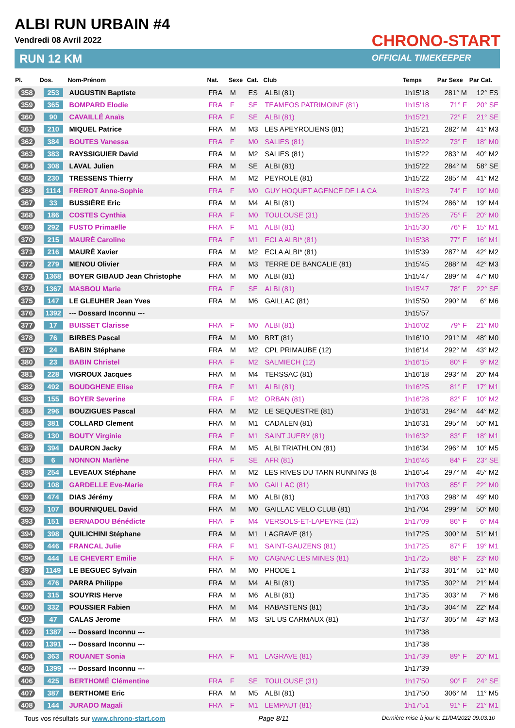ALBI RUN URBAIN #4
Vendredi 08 Avril 2022
RUN 12 KM
CHRONO-START
OFFICIAL TIMEKEEPER
| Pl. | Dos. | Nom-Prénom | Nat. | Sexe | Cat. | Club | Temps | Par Sexe | Par Cat. |
| --- | --- | --- | --- | --- | --- | --- | --- | --- | --- |
| 358 | 253 | AUGUSTIN Baptiste | FRA | M | ES | ALBI (81) | 1h15'18 | 281° M | 12° ES |
| 359 | 365 | BOMPARD Elodie | FRA | F | SE | TEAMEOS PATRIMOINE (81) | 1h15'18 | 71° F | 20° SE |
| 360 | 90 | CAVAILLÉ Anaïs | FRA | F | SE | ALBI (81) | 1h15'21 | 72° F | 21° SE |
| 361 | 210 | MIQUEL Patrice | FRA | M | M3 | LES APEYROLIENS (81) | 1h15'21 | 282° M | 41° M3 |
| 362 | 384 | BOUTES Vanessa | FRA | F | M0 | SALIES (81) | 1h15'22 | 73° F | 18° M0 |
| 363 | 383 | RAYSSIGUIER David | FRA | M | M2 | SALIES (81) | 1h15'22 | 283° M | 40° M2 |
| 364 | 308 | LAVAL Julien | FRA | M | SE | ALBI (81) | 1h15'22 | 284° M | 58° SE |
| 365 | 230 | TRESSENS Thierry | FRA | M | M2 | PEYROLE (81) | 1h15'22 | 285° M | 41° M2 |
| 366 | 1114 | FREROT Anne-Sophie | FRA | F | M0 | GUY HOQUET AGENCE DE LA CA | 1h15'23 | 74° F | 19° M0 |
| 367 | 33 | BUSSIÈRE Eric | FRA | M | M4 | ALBI (81) | 1h15'24 | 286° M | 19° M4 |
| 368 | 186 | COSTES Cynthia | FRA | F | M0 | TOULOUSE (31) | 1h15'26 | 75° F | 20° M0 |
| 369 | 292 | FUSTO Primaëlle | FRA | F | M1 | ALBI (81) | 1h15'30 | 76° F | 15° M1 |
| 370 | 215 | MAURÉ Caroline | FRA | F | M1 | ECLA ALBI* (81) | 1h15'38 | 77° F | 16° M1 |
| 371 | 216 | MAURÉ Xavier | FRA | M | M2 | ECLA ALBI* (81) | 1h15'39 | 287° M | 42° M2 |
| 372 | 279 | MENOU Olivier | FRA | M | M3 | TERRE DE BANCALIE (81) | 1h15'45 | 288° M | 42° M3 |
| 373 | 1368 | BOYER GIBAUD Jean Christophe | FRA | M | M0 | ALBI (81) | 1h15'47 | 289° M | 47° M0 |
| 374 | 1367 | MASBOU Marie | FRA | F | SE | ALBI (81) | 1h15'47 | 78° F | 22° SE |
| 375 | 147 | LE GLEUHER Jean Yves | FRA | M | M6 | GAILLAC (81) | 1h15'50 | 290° M | 6° M6 |
| 376 | 1392 | --- Dossard Inconnu --- | | | | | 1h15'57 | | |
| 377 | 17 | BUISSET Clarisse | FRA | F | M0 | ALBI (81) | 1h16'02 | 79° F | 21° M0 |
| 378 | 76 | BIRBES Pascal | FRA | M | M0 | BRT (81) | 1h16'10 | 291° M | 48° M0 |
| 379 | 24 | BABIN Stéphane | FRA | M | M2 | CPL PRIMAUBE (12) | 1h16'14 | 292° M | 43° M2 |
| 380 | 23 | BABIN Christel | FRA | F | M2 | SALMIECH (12) | 1h16'15 | 80° F | 9° M2 |
| 381 | 228 | VIGROUX Jacques | FRA | M | M4 | TERSSAC (81) | 1h16'18 | 293° M | 20° M4 |
| 382 | 492 | BOUDGHENE Elise | FRA | F | M1 | ALBI (81) | 1h16'25 | 81° F | 17° M1 |
| 383 | 155 | BOYER Severine | FRA | F | M2 | ORBAN (81) | 1h16'28 | 82° F | 10° M2 |
| 384 | 296 | BOUZIGUES Pascal | FRA | M | M2 | LE SEQUESTRE (81) | 1h16'31 | 294° M | 44° M2 |
| 385 | 381 | COLLARD Clement | FRA | M | M1 | CADALEN (81) | 1h16'31 | 295° M | 50° M1 |
| 386 | 130 | BOUTY Virginie | FRA | F | M1 | SAINT JUERY (81) | 1h16'32 | 83° F | 18° M1 |
| 387 | 394 | DAURON Jacky | FRA | M | M5 | ALBI TRIATHLON (81) | 1h16'34 | 296° M | 10° M5 |
| 388 | 6 | NONNON Marlène | FRA | F | SE | AFR (81) | 1h16'46 | 84° F | 23° SE |
| 389 | 254 | LEVEAUX Stéphane | FRA | M | M2 | LES RIVES DU TARN RUNNING (8 | 1h16'54 | 297° M | 45° M2 |
| 390 | 108 | GARDELLE Eve-Marie | FRA | F | M0 | GAILLAC (81) | 1h17'03 | 85° F | 22° M0 |
| 391 | 474 | DIAS Jérémy | FRA | M | M0 | ALBI (81) | 1h17'03 | 298° M | 49° M0 |
| 392 | 107 | BOURNIQUEL David | FRA | M | M0 | GAILLAC VELO CLUB (81) | 1h17'04 | 299° M | 50° M0 |
| 393 | 151 | BERNADOU Bénédicte | FRA | F | M4 | VERSOLS-ET-LAPEYRE (12) | 1h17'09 | 86° F | 6° M4 |
| 394 | 398 | QUILICHINI Stéphane | FRA | M | M1 | LAGRAVE (81) | 1h17'25 | 300° M | 51° M1 |
| 395 | 446 | FRANCAL Julie | FRA | F | M1 | SAINT-GAUZENS (81) | 1h17'25 | 87° F | 19° M1 |
| 396 | 444 | LE CHEVERT Emilie | FRA | F | M0 | CAGNAC LES MINES (81) | 1h17'25 | 88° F | 23° M0 |
| 397 | 1149 | LE BEGUEC Sylvain | FRA | M | M0 | PHODE 1 | 1h17'33 | 301° M | 51° M0 |
| 398 | 476 | PARRA Philippe | FRA | M | M4 | ALBI (81) | 1h17'35 | 302° M | 21° M4 |
| 399 | 315 | SOUYRIS Herve | FRA | M | M6 | ALBI (81) | 1h17'35 | 303° M | 7° M6 |
| 400 | 332 | POUSSIER Fabien | FRA | M | M4 | RABASTENS (81) | 1h17'35 | 304° M | 22° M4 |
| 401 | 47 | CALAS Jerome | FRA | M | M3 | S/L US CARMAUX (81) | 1h17'37 | 305° M | 43° M3 |
| 402 | 1387 | --- Dossard Inconnu --- | | | | | 1h17'38 | | |
| 403 | 1391 | --- Dossard Inconnu --- | | | | | 1h17'38 | | |
| 404 | 363 | ROUANET Sonia | FRA | F | M1 | LAGRAVE (81) | 1h17'39 | 89° F | 20° M1 |
| 405 | 1399 | --- Dossard Inconnu --- | | | | | 1h17'39 | | |
| 406 | 425 | BERTHOMÉ Clémentine | FRA | F | SE | TOULOUSE (31) | 1h17'50 | 90° F | 24° SE |
| 407 | 387 | BERTHOME Eric | FRA | M | M5 | ALBI (81) | 1h17'50 | 306° M | 11° M5 |
| 408 | 144 | JURADO Magali | FRA | F | M1 | LEMPAUT (81) | 1h17'51 | 91° F | 21° M1 |
Tous vos résultats sur www.chrono-start.com Page 8/11 Dernière mise à jour le 11/04/2022 09:03:10